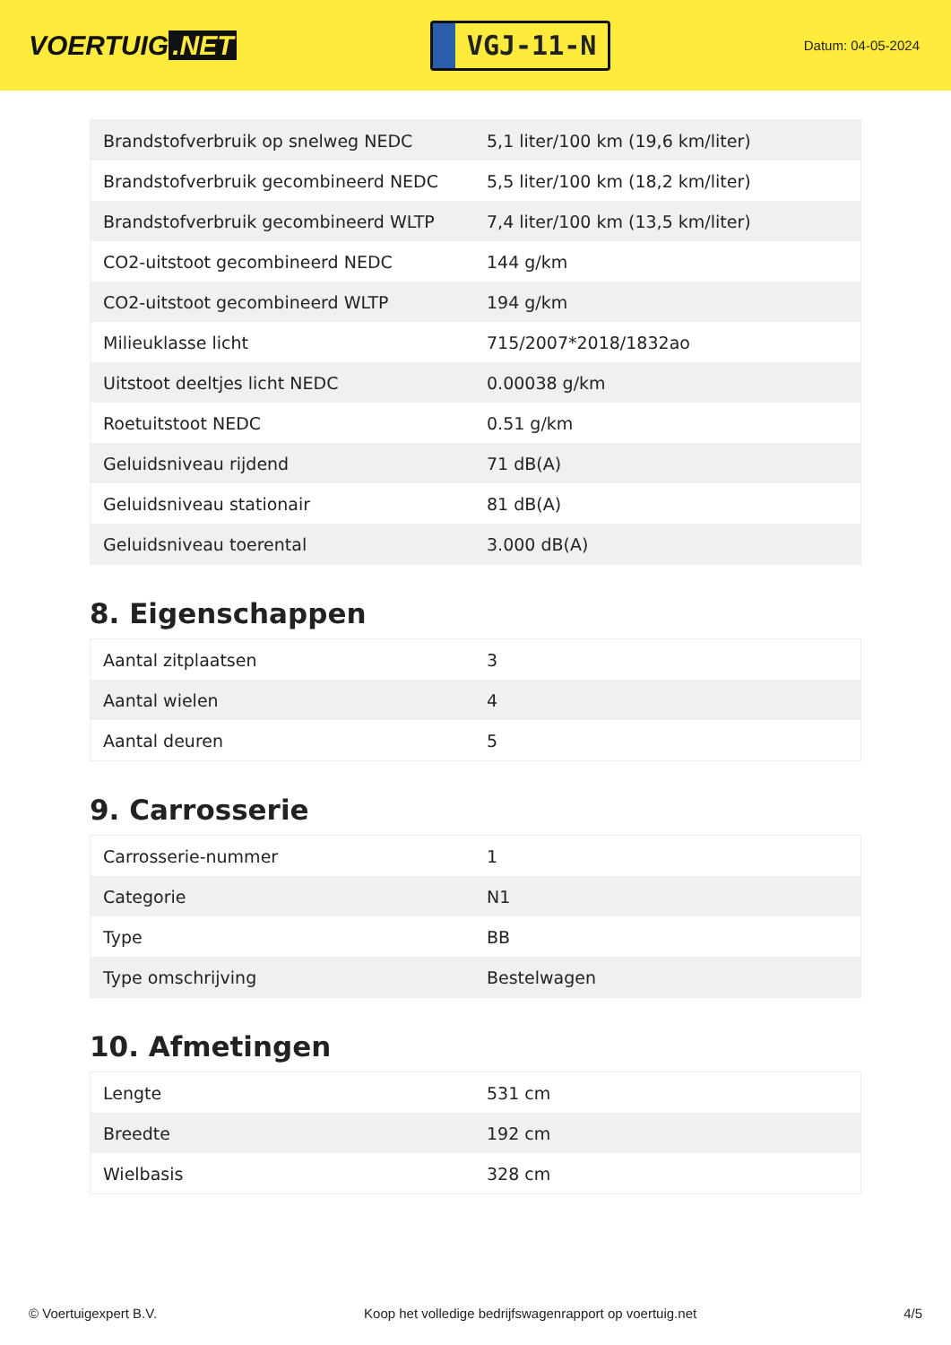VOERTUIG.NET
VGJ-11-N
Datum: 04-05-2024
| Brandstofverbruik op snelweg NEDC | 5,1 liter/100 km (19,6 km/liter) |
| Brandstofverbruik gecombineerd NEDC | 5,5 liter/100 km (18,2 km/liter) |
| Brandstofverbruik gecombineerd WLTP | 7,4 liter/100 km (13,5 km/liter) |
| CO2-uitstoot gecombineerd NEDC | 144 g/km |
| CO2-uitstoot gecombineerd WLTP | 194 g/km |
| Milieuklasse licht | 715/2007*2018/1832ao |
| Uitstoot deeltjes licht NEDC | 0.00038 g/km |
| Roetuitstoot NEDC | 0.51 g/km |
| Geluidsniveau rijdend | 71 dB(A) |
| Geluidsniveau stationair | 81 dB(A) |
| Geluidsniveau toerental | 3.000 dB(A) |
8. Eigenschappen
| Aantal zitplaatsen | 3 |
| Aantal wielen | 4 |
| Aantal deuren | 5 |
9. Carrosserie
| Carrosserie-nummer | 1 |
| Categorie | N1 |
| Type | BB |
| Type omschrijving | Bestelwagen |
10. Afmetingen
| Lengte | 531 cm |
| Breedte | 192 cm |
| Wielbasis | 328 cm |
© Voertuigexpert B.V. Koop het volledige bedrijfswagenrapport op voertuig.net 4/5